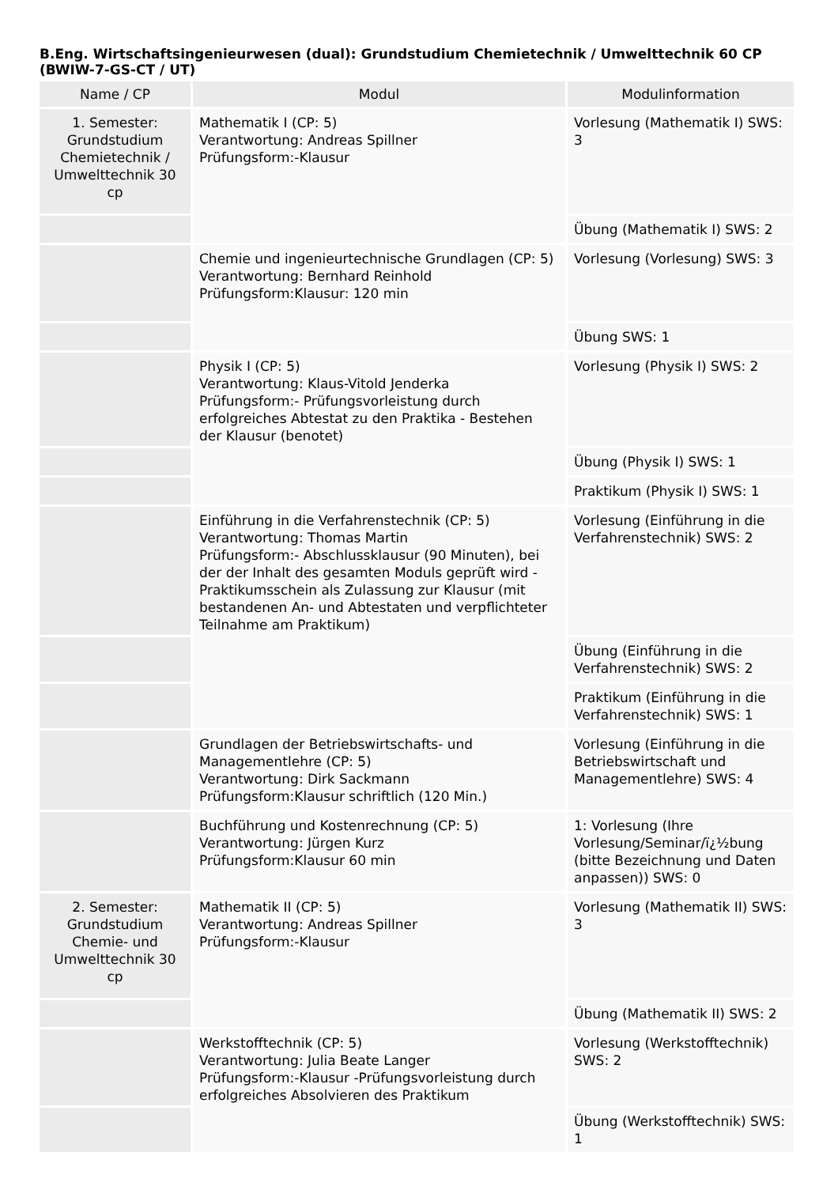B.Eng. Wirtschaftsingenieurwesen (dual): Grundstudium Chemietechnik / Umwelttechnik 60 CP (BWIW-7-GS-CT / UT)
| Name / CP | Modul | Modulinformation |
| --- | --- | --- |
| 1. Semester: Grundstudium Chemietechnik / Umwelttechnik 30 cp | Mathematik I (CP: 5) Verantwortung: Andreas Spillner Prüfungsform:-Klausur | Vorlesung (Mathematik I) SWS: 3 |
| | | Übung (Mathematik I) SWS: 2 |
| | Chemie und ingenieurtechnische Grundlagen (CP: 5) Verantwortung: Bernhard Reinhold Prüfungsform:Klausur: 120 min | Vorlesung (Vorlesung) SWS: 3 |
| | | Übung SWS: 1 |
| | Physik I (CP: 5) Verantwortung: Klaus-Vitold Jenderka Prüfungsform:- Prüfungsvorleistung durch erfolgreiches Abtestat zu den Praktika - Bestehen der Klausur (benotet) | Vorlesung (Physik I) SWS: 2 |
| | | Übung (Physik I) SWS: 1 |
| | | Praktikum (Physik I) SWS: 1 |
| | Einführung in die Verfahrenstechnik (CP: 5) Verantwortung: Thomas Martin Prüfungsform:- Abschlussklausur (90 Minuten), bei der der Inhalt des gesamten Moduls geprüft wird - Praktikumsschein als Zulassung zur Klausur (mit bestandenen An- und Abtestaten und verpflichteter Teilnahme am Praktikum) | Vorlesung (Einführung in die Verfahrenstechnik) SWS: 2 |
| | | Übung (Einführung in die Verfahrenstechnik) SWS: 2 |
| | | Praktikum (Einführung in die Verfahrenstechnik) SWS: 1 |
| | Grundlagen der Betriebswirtschafts- und Managementlehre (CP: 5) Verantwortung: Dirk Sackmann Prüfungsform:Klausur schriftlich (120 Min.) | Vorlesung (Einführung in die Betriebswirtschaft und Managementlehre) SWS: 4 |
| | Buchführung und Kostenrechnung (CP: 5) Verantwortung: Jürgen Kurz Prüfungsform:Klausur 60 min | 1: Vorlesung (Ihre Vorlesung/Seminar/ï¿½bung (bitte Bezeichnung und Daten anpassen)) SWS: 0 |
| 2. Semester: Grundstudium Chemie- und Umwelttechnik 30 cp | Mathematik II (CP: 5) Verantwortung: Andreas Spillner Prüfungsform:-Klausur | Vorlesung (Mathematik II) SWS: 3 |
| | | Übung (Mathematik II) SWS: 2 |
| | Werkstofftechnik (CP: 5) Verantwortung: Julia Beate Langer Prüfungsform:-Klausur -Prüfungsvorleistung durch erfolgreiches Absolvieren des Praktikum | Vorlesung (Werkstofftechnik) SWS: 2 |
| | | Übung (Werkstofftechnik) SWS: 1 |